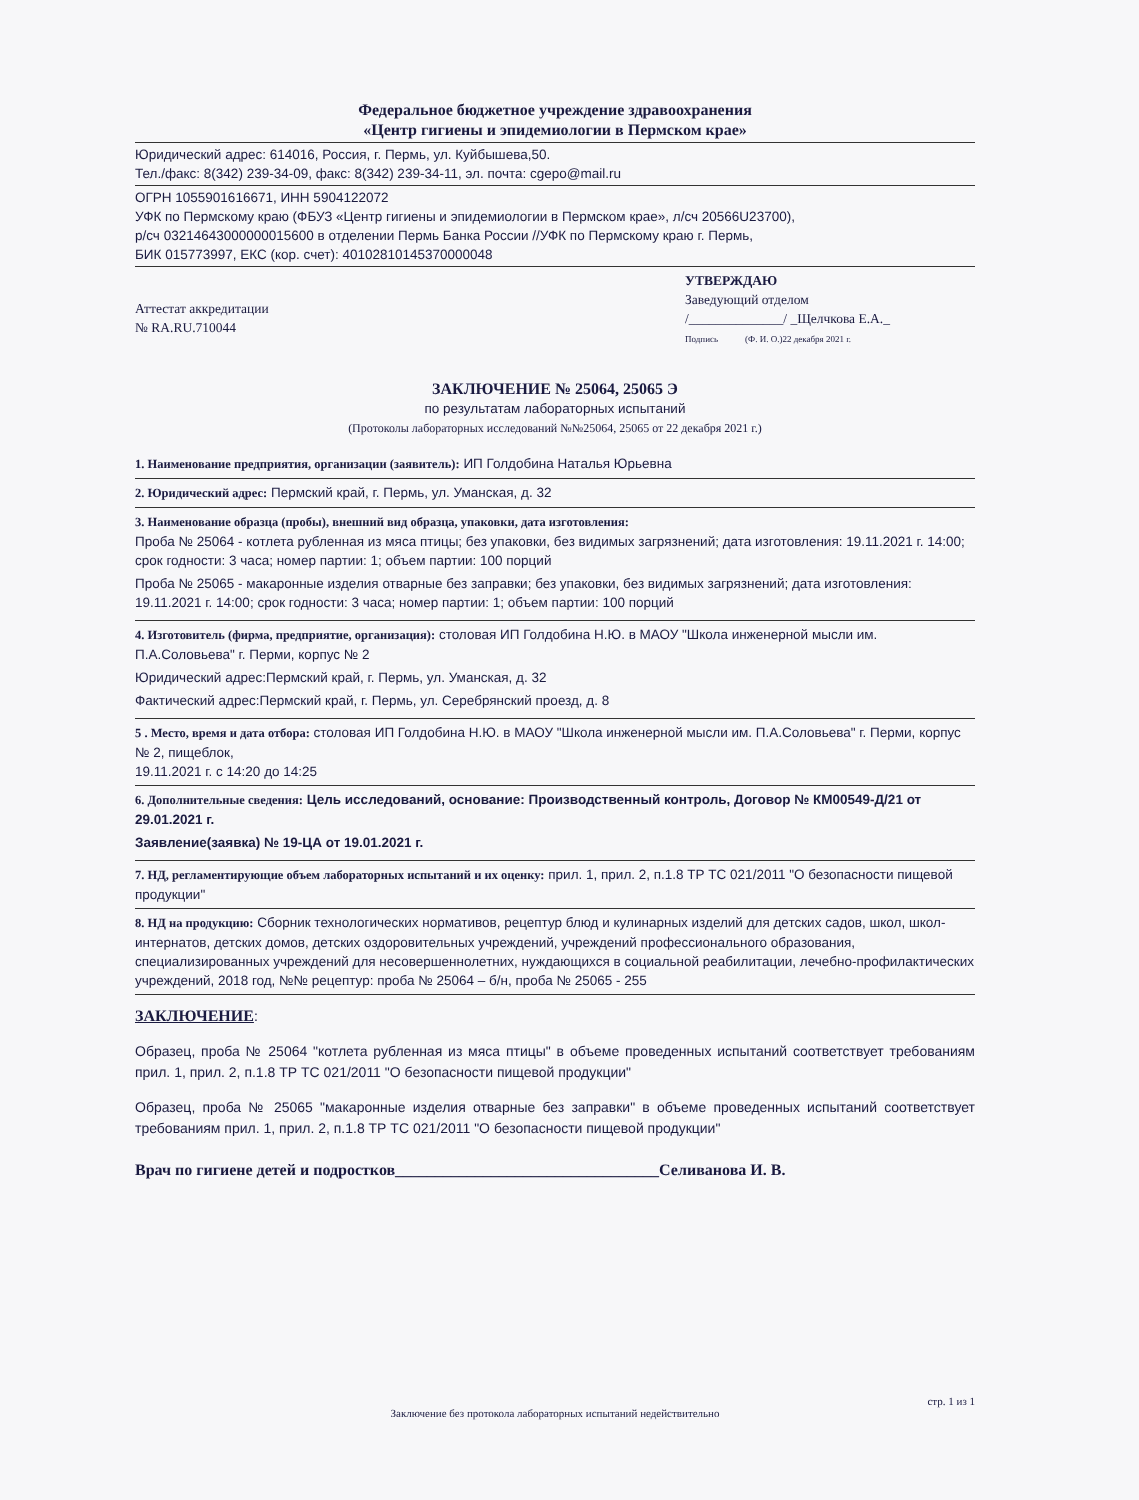Федеральное бюджетное учреждение здравоохранения
«Центр гигиены и эпидемиологии в Пермском крае»
Юридический адрес: 614016, Россия, г. Пермь, ул. Куйбышева,50.
Тел./факс: 8(342) 239-34-09, факс: 8(342) 239-34-11, эл. почта: cgepo@mail.ru
ОГРН 1055901616671, ИНН 5904122072
УФК по Пермскому краю (ФБУЗ «Центр гигиены и эпидемиологии в Пермском крае», л/сч 20566U23700),
р/сч 03214643000000015600 в отделении Пермь Банка России //УФК по Пермскому краю г. Пермь,
БИК 015773997, ЕКС (кор. счет): 40102810145370000048
Аттестат аккредитации
№ RA.RU.710044
УТВЕРЖДАЮ
Заведующий отделом
/______________/ _Щелчкова Е.А._
Подпись (Ф. И. О.)22 декабря 2021 г.
ЗАКЛЮЧЕНИЕ № 25064, 25065 Э
по результатам лабораторных испытаний
(Протоколы лабораторных исследований №№25064, 25065 от 22 декабря 2021 г.)
1. Наименование предприятия, организации (заявитель): ИП Голдобина Наталья Юрьевна
2. Юридический адрес: Пермский край, г. Пермь, ул. Уманская, д. 32
3. Наименование образца (пробы), внешний вид образца, упаковки, дата изготовления:
Проба № 25064 - котлета рубленная из мяса птицы; без упаковки, без видимых загрязнений; дата изготовления: 19.11.2021 г. 14:00; срок годности: 3 часа; номер партии: 1; объем партии: 100 порций
Проба № 25065 - макаронные изделия отварные без заправки; без упаковки, без видимых загрязнений; дата изготовления: 19.11.2021 г. 14:00; срок годности: 3 часа; номер партии: 1; объем партии: 100 порций
4. Изготовитель (фирма, предприятие, организация): столовая ИП Голдобина Н.Ю. в МАОУ "Школа инженерной мысли им. П.А.Соловьева" г. Перми, корпус № 2
Юридический адрес:Пермский край, г. Пермь, ул. Уманская, д. 32
Фактический адрес:Пермский край, г. Пермь, ул. Серебрянский проезд, д. 8
5 . Место, время и дата отбора: столовая ИП Голдобина Н.Ю. в МАОУ "Школа инженерной мысли им. П.А.Соловьева" г. Перми, корпус № 2, пищеблок,
19.11.2021 г. с 14:20 до 14:25
6. Дополнительные сведения: Цель исследований, основание: Производственный контроль, Договор № КМ00549-Д/21 от 29.01.2021 г.
Заявление(заявка) № 19-ЦА от 19.01.2021 г.
7. НД, регламентирующие объем лабораторных испытаний и их оценку: прил. 1, прил. 2, п.1.8 ТР ТС 021/2011 "О безопасности пищевой продукции"
8. НД на продукцию: Сборник технологических нормативов, рецептур блюд и кулинарных изделий для детских садов, школ, школ-интернатов, детских домов, детских оздоровительных учреждений, учреждений профессионального образования, специализированных учреждений для несовершеннолетних, нуждающихся в социальной реабилитации, лечебно-профилактических учреждений, 2018 год, №№ рецептур: проба № 25064 – б/н, проба № 25065 - 255
ЗАКЛЮЧЕНИЕ:
Образец, проба № 25064 "котлета рубленная из мяса птицы" в объеме проведенных испытаний соответствует требованиям прил. 1, прил. 2, п.1.8 ТР ТС 021/2011 "О безопасности пищевой продукции"
Образец, проба № 25065 "макаронные изделия отварные без заправки" в объеме проведенных испытаний соответствует требованиям прил. 1, прил. 2, п.1.8 ТР ТС 021/2011 "О безопасности пищевой продукции"
Врач по гигиене детей и подростков_________________________________Селиванова И. В.
стр. 1 из 1
Заключение без протокола лабораторных испытаний недействительно